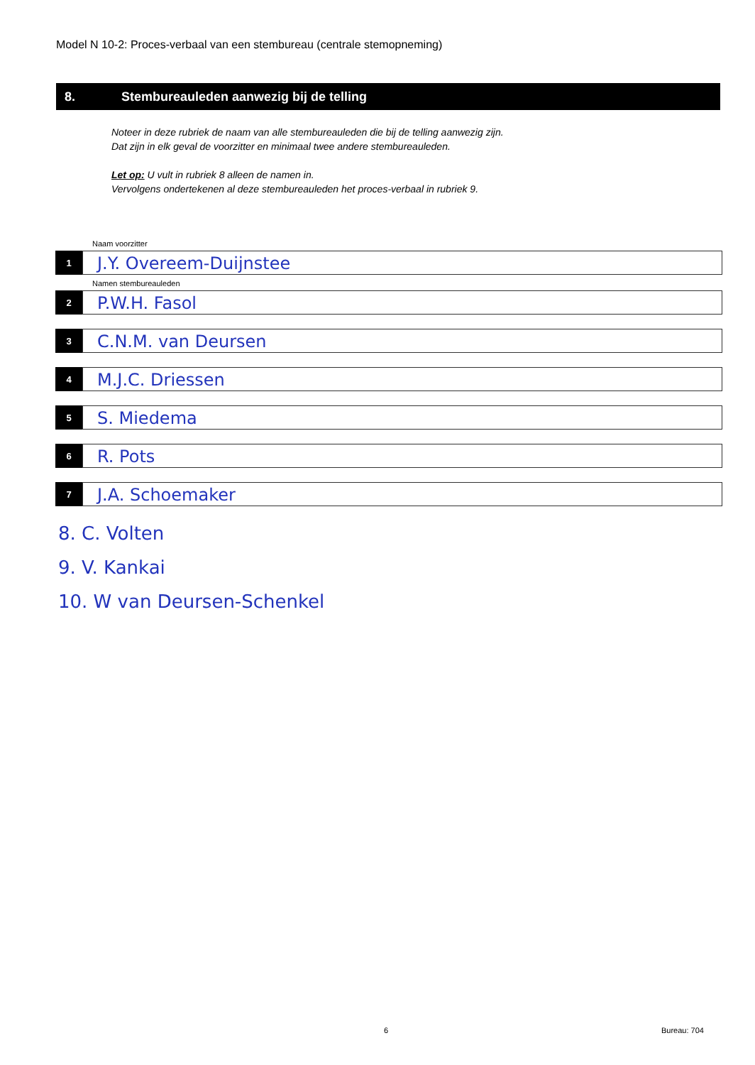Model N 10-2: Proces-verbaal van een stembureau (centrale stemopneming)
8. Stembureauleden aanwezig bij de telling
Noteer in deze rubriek de naam van alle stembureauleden die bij de telling aanwezig zijn.
Dat zijn in elk geval de voorzitter en minimaal twee andere stembureauleden.
Let op: U vult in rubriek 8 alleen de namen in.
Vervolgens ondertekenen al deze stembureauleden het proces-verbaal in rubriek 9.
Naam voorzitter
1
J.Y. Overeem-Duijnstee
Namen stembureauleden
2
P.W.H. Fasol
3
C.N.M. van Deursen
4
M.J.C. Driessen
5
S. Miedema
6
R. Pots
7
J.A. Schoemaker
8. C. Volten
9. V. Kankai
10. W van Deursen-Schenkel
6 Bureau: 704